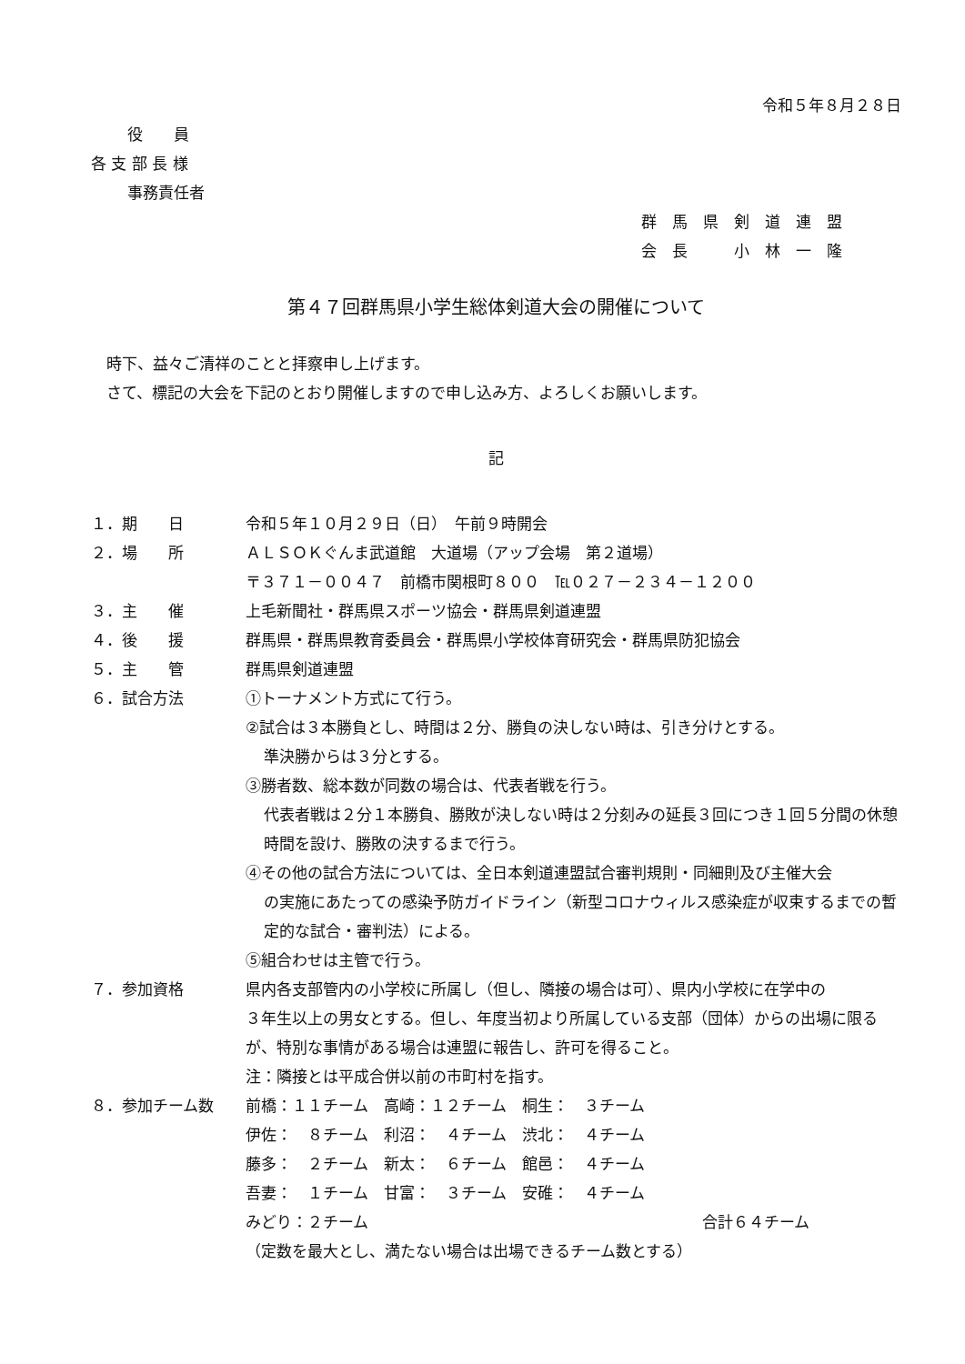令和５年８月２８日
役　　員
各 支 部 長 様
事務責任者
群　馬　県　剣　道　連　盟
会　長　　　小　林　一　隆
第４７回群馬県小学生総体剣道大会の開催について
　時下、益々ご清祥のことと拝察申し上げます。
　さて、標記の大会を下記のとおり開催しますので申し込み方、よろしくお願いします。
記
１．期　　日 令和５年１０月２９日（日）　午前９時開会
２．場　　所 ＡＬＳＯＫぐんま武道館　大道場（アップ会場　第２道場）
〒３７１－００４７　前橋市関根町８００　℡０２７－２３４－１２００
３．主　　催 上毛新聞社・群馬県スポーツ協会・群馬県剣道連盟
４．後　　援 群馬県・群馬県教育委員会・群馬県小学校体育研究会・群馬県防犯協会
５．主　　管 群馬県剣道連盟
６．試合方法 ①トーナメント方式にて行う。
②試合は３本勝負とし、時間は２分、勝負の決しない時は、引き分けとする。
準決勝からは３分とする。
③勝者数、総本数が同数の場合は、代表者戦を行う。
代表者戦は２分１本勝負、勝敗が決しない時は２分刻みの延長３回につき１回５分間の休憩時間を設け、勝敗の決するまで行う。
④その他の試合方法については、全日本剣道連盟試合審判規則・同細則及び主催大会
の実施にあたっての感染予防ガイドライン（新型コロナウィルス感染症が収束するまでの暫定的な試合・審判法）による。
⑤組合わせは主管で行う。
７．参加資格 県内各支部管内の小学校に所属し（但し、隣接の場合は可）、県内小学校に在学中の
３年生以上の男女とする。但し、年度当初より所属している支部（団体）からの出場に限るが、特別な事情がある場合は連盟に報告し、許可を得ること。
注：隣接とは平成合併以前の市町村を指す。
８．参加チーム数 前橋：１１チーム　高崎：１２チーム　桐生：　３チーム
伊佐：　８チーム　利沼：　４チーム　渋北：　４チーム
藤多：　２チーム　新太：　６チーム　館邑：　４チーム
吾妻：　１チーム　甘富：　３チーム　安碓：　４チーム
みどり：２チーム 合計６４チーム
（定数を最大とし、満たない場合は出場できるチーム数とする）